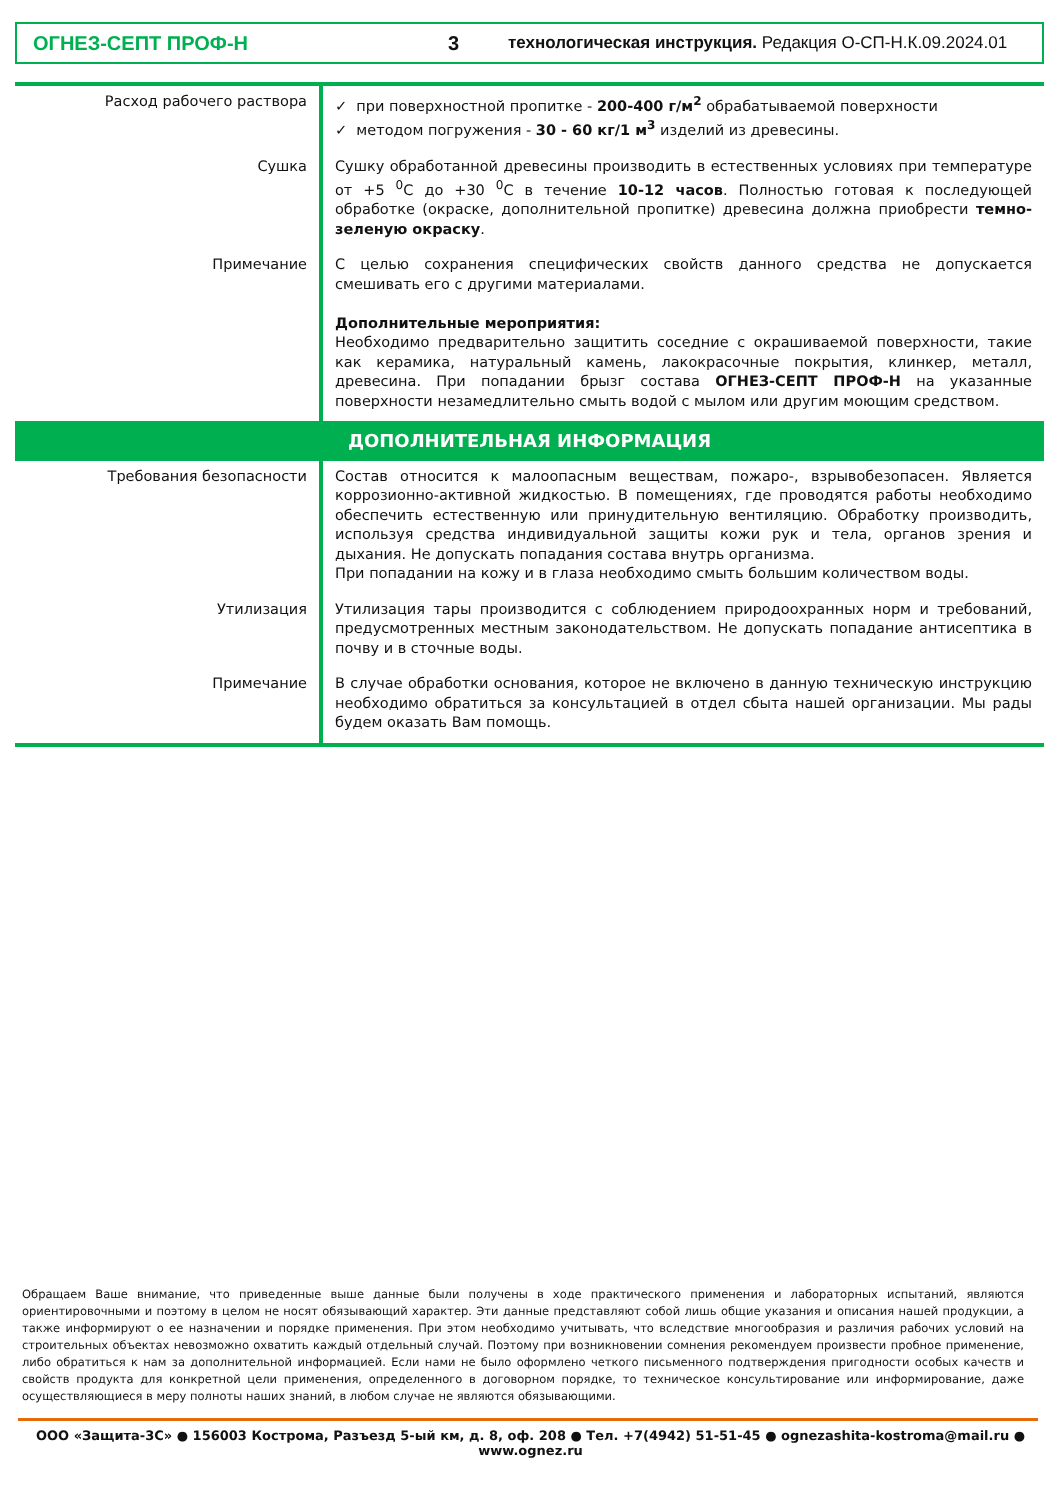ОГНЕЗ-СЕПТ ПРОФ-Н 3 технологическая инструкция. Редакция О-СП-Н.К.09.2024.01
| Расход рабочего раствора | ✓ при поверхностной пропитке - 200-400 г/м<sup>2</sup> обрабатываемой поверхности ✓ методом погружения - 30 - 60 кг/1 м<sup>3</sup> изделий из древесины. |
| Сушка | Сушку обработанной древесины производить в естественных условиях при температуре от +5 <sup>0</sup>С до +30 <sup>0</sup>С в течение 10-12 часов . Полностью готовая к последующей обработке (окраске, дополнительной пропитке) древесина должна приобрести темно-зеленую окраску . |
| Примечание | С целью сохранения специфических свойств данного средства не допускается смешивать его с другими материалами. Дополнительные мероприятия: Необходимо предварительно защитить соседние с окрашиваемой поверхности, такие как керамика, натуральный камень, лакокрасочные покрытия, клинкер, металл, древесина. При попадании брызг состава ОГНЕЗ-СЕПТ ПРОФ-Н на указанные поверхности незамедлительно смыть водой с мылом или другим моющим средством. |
| ДОПОЛНИТЕЛЬНАЯ ИНФОРМАЦИЯ | |
| Требования безопасности | Состав относится к малоопасным веществам, пожаро-, взрывобезопасен. Является коррозионно-активной жидкостью. В помещениях, где проводятся работы необходимо обеспечить естественную или принудительную вентиляцию. Обработку производить, используя средства индивидуальной защиты кожи рук и тела, органов зрения и дыхания. Не допускать попадания состава внутрь организма. При попадании на кожу и в глаза необходимо смыть большим количеством воды. |
| Утилизация | Утилизация тары производится с соблюдением природоохранных норм и требований, предусмотренных местным законодательством. Не допускать попадание антисептика в почву и в сточные воды. |
| Примечание | В случае обработки основания, которое не включено в данную техническую инструкцию необходимо обратиться за консультацией в отдел сбыта нашей организации. Мы рады будем оказать Вам помощь. |
Обращаем Ваше внимание, что приведенные выше данные были получены в ходе практического применения и лабораторных испытаний, являются ориентировочными и поэтому в целом не носят обязывающий характер. Эти данные представляют собой лишь общие указания и описания нашей продукции, а также информируют о ее назначении и порядке применения. При этом необходимо учитывать, что вследствие многообразия и различия рабочих условий на строительных объектах невозможно охватить каждый отдельный случай. Поэтому при возникновении сомнения рекомендуем произвести пробное применение, либо обратиться к нам за дополнительной информацией. Если нами не было оформлено четкого письменного подтверждения пригодности особых качеств и свойств продукта для конкретной цели применения, определенного в договорном порядке, то техническое консультирование или информирование, даже осуществляющиеся в меру полноты наших знаний, в любом случае не являются обязывающими.
ООО «Защита-3С» ● 156003 Кострома, Разъезд 5-ый км, д. 8, оф. 208 ● Тел. +7(4942) 51-51-45 ● ognezashita-kostroma@mail.ru ● www.ognez.ru